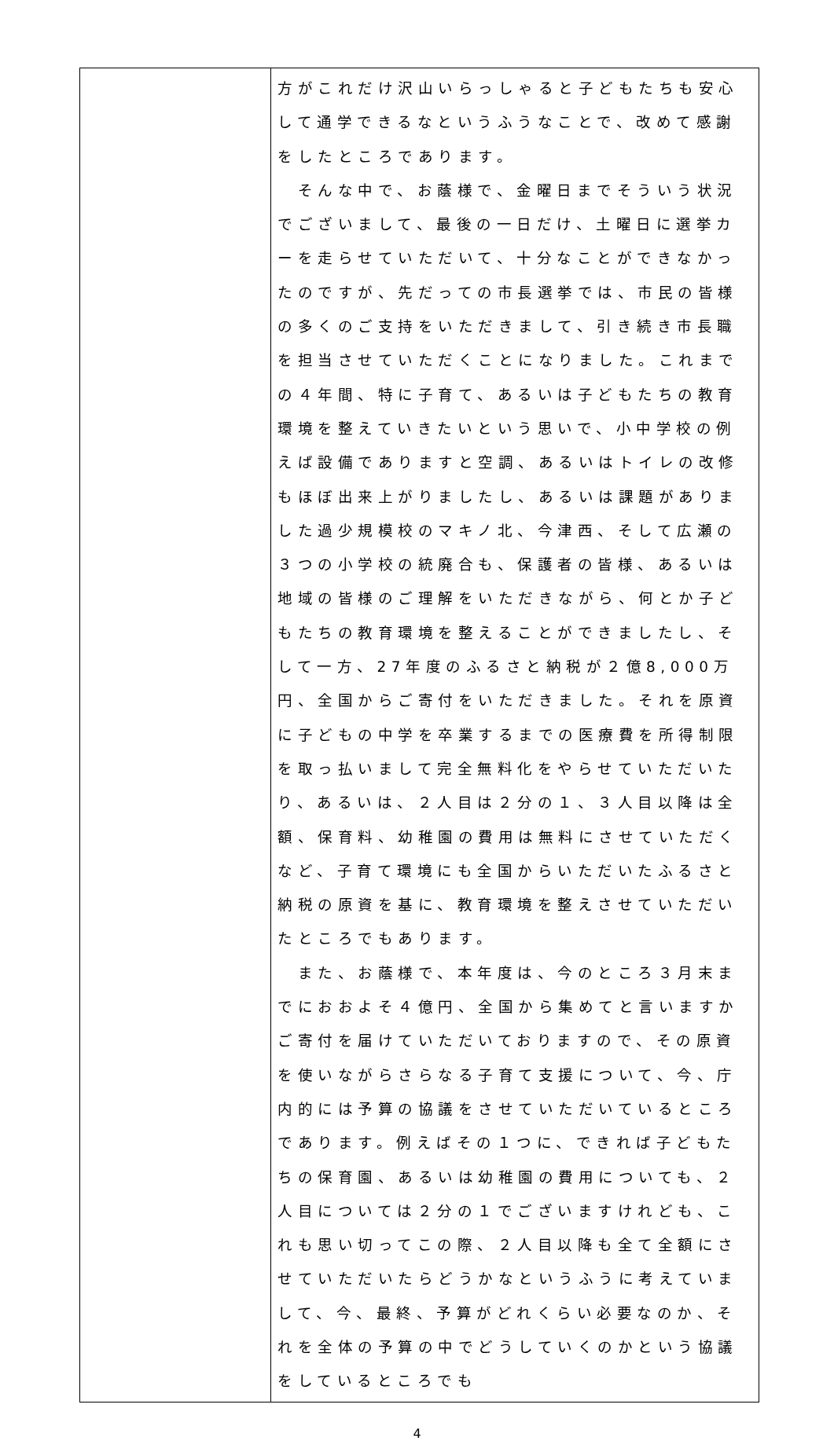| | 方がこれだけ沢山いらっしゃると子どもたちも安心して通学できるなというふうなことで、改めて感謝をしたところであります。 そんな中で、お蔭様で、金曜日までそういう状況でございまして、最後の一日だけ、土曜日に選挙カーを走らせていただいて、十分なことができなかったのですが、先だっての市長選挙では、市民の皆様の多くのご支持をいただきまして、引き続き市長職を担当させていただくことになりました。これまでの４年間、特に子育て、あるいは子どもたちの教育環境を整えていきたいという思いで、小中学校の例えば設備でありますと空調、あるいはトイレの改修もほぼ出来上がりましたし、あるいは課題がありました過少規模校のマキノ北、今津西、そして広瀬の３つの小学校の統廃合も、保護者の皆様、あるいは地域の皆様のご理解をいただきながら、何とか子どもたちの教育環境を整えることができましたし、そして一方、27年度のふるさと納税が２億8,000万円、全国からご寄付をいただきました。それを原資に子どもの中学を卒業するまでの医療費を所得制限を取っ払いまして完全無料化をやらせていただいたり、あるいは、２人目は２分の１、３人目以降は全額、保育料、幼稚園の費用は無料にさせていただくなど、子育て環境にも全国からいただいたふるさと納税の原資を基に、教育環境を整えさせていただいたところでもあります。 また、お蔭様で、本年度は、今のところ３月末までにおおよそ４億円、全国から集めてと言いますかご寄付を届けていただいておりますので、その原資を使いながらさらなる子育て支援について、今、庁内的には予算の協議をさせていただいているところであります。例えばその１つに、できれば子どもたちの保育園、あるいは幼稚園の費用についても、２人目については２分の１でございますけれども、これも思い切ってこの際、２人目以降も全て全額にさせていただいたらどうかなというふうに考えていまして、今、最終、予算がどれくらい必要なのか、それを全体の予算の中でどうしていくのかという協議をしているところでも |
4